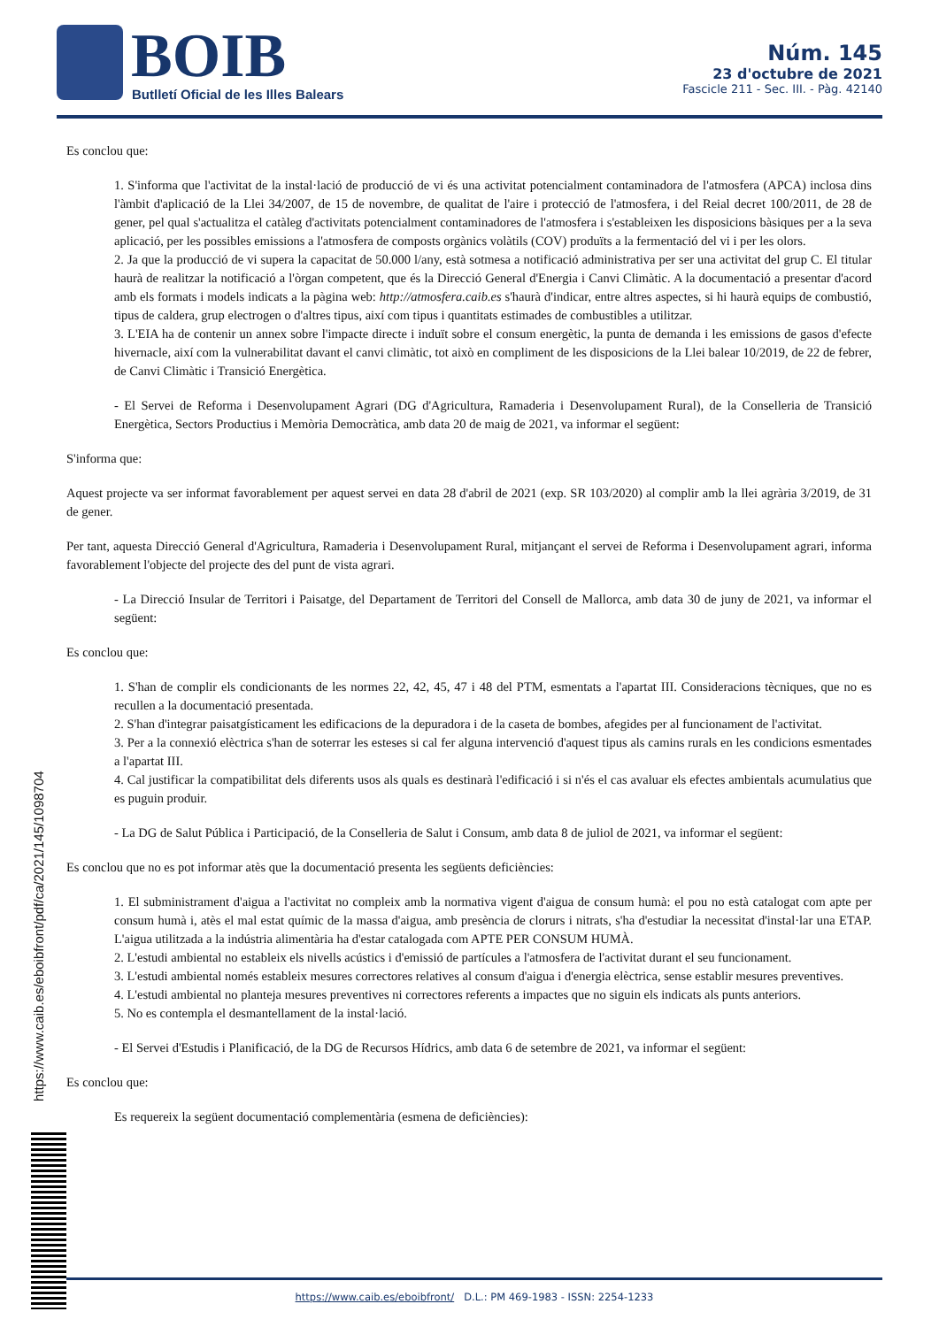BOIB
Butlletí Oficial de les Illes Balears
Núm. 145
23 d'octubre de 2021
Fascicle 211 - Sec. III. - Pàg. 42140
Es conclou que:
1. S'informa que l'activitat de la instal·lació de producció de vi és una activitat potencialment contaminadora de l'atmosfera (APCA) inclosa dins l'àmbit d'aplicació de la Llei 34/2007, de 15 de novembre, de qualitat de l'aire i protecció de l'atmosfera, i del Reial decret 100/2011, de 28 de gener, pel qual s'actualitza el catàleg d'activitats potencialment contaminadores de l'atmosfera i s'estableixen les disposicions bàsiques per a la seva aplicació, per les possibles emissions a l'atmosfera de composts orgànics volàtils (COV) produïts a la fermentació del vi i per les olors.
2. Ja que la producció de vi supera la capacitat de 50.000 l/any, està sotmesa a notificació administrativa per ser una activitat del grup C. El titular haurà de realitzar la notificació a l'òrgan competent, que és la Direcció General d'Energia i Canvi Climàtic. A la documentació a presentar d'acord amb els formats i models indicats a la pàgina web: http://atmosfera.caib.es s'haurà d'indicar, entre altres aspectes, si hi haurà equips de combustió, tipus de caldera, grup electrogen o d'altres tipus, així com tipus i quantitats estimades de combustibles a utilitzar.
3. L'EIA ha de contenir un annex sobre l'impacte directe i induït sobre el consum energètic, la punta de demanda i les emissions de gasos d'efecte hivernacle, així com la vulnerabilitat davant el canvi climàtic, tot això en compliment de les disposicions de la Llei balear 10/2019, de 22 de febrer, de Canvi Climàtic i Transició Energètica.
- El Servei de Reforma i Desenvolupament Agrari (DG d'Agricultura, Ramaderia i Desenvolupament Rural), de la Conselleria de Transició Energètica, Sectors Productius i Memòria Democràtica, amb data 20 de maig de 2021, va informar el següent:
S'informa que:
Aquest projecte va ser informat favorablement per aquest servei en data 28 d'abril de 2021 (exp. SR 103/2020) al complir amb la llei agrària 3/2019, de 31 de gener.
Per tant, aquesta Direcció General d'Agricultura, Ramaderia i Desenvolupament Rural, mitjançant el servei de Reforma i Desenvolupament agrari, informa favorablement l'objecte del projecte des del punt de vista agrari.
- La Direcció Insular de Territori i Paisatge, del Departament de Territori del Consell de Mallorca, amb data 30 de juny de 2021, va informar el següent:
Es conclou que:
1. S'han de complir els condicionants de les normes 22, 42, 45, 47 i 48 del PTM, esmentats a l'apartat III. Consideracions tècniques, que no es recullen a la documentació presentada.
2. S'han d'integrar paisatgísticament les edificacions de la depuradora i de la caseta de bombes, afegides per al funcionament de l'activitat.
3. Per a la connexió elèctrica s'han de soterrar les esteses si cal fer alguna intervenció d'aquest tipus als camins rurals en les condicions esmentades a l'apartat III.
4. Cal justificar la compatibilitat dels diferents usos als quals es destinarà l'edificació i si n'és el cas avaluar els efectes ambientals acumulatius que es puguin produir.
- La DG de Salut Pública i Participació, de la Conselleria de Salut i Consum, amb data 8 de juliol de 2021, va informar el següent:
Es conclou que no es pot informar atès que la documentació presenta les següents deficiències:
1. El subministrament d'aigua a l'activitat no compleix amb la normativa vigent d'aigua de consum humà: el pou no està catalogat com apte per consum humà i, atès el mal estat químic de la massa d'aigua, amb presència de clorurs i nitrats, s'ha d'estudiar la necessitat d'instal·lar una ETAP. L'aigua utilitzada a la indústria alimentària ha d'estar catalogada com APTE PER CONSUM HUMÀ.
2. L'estudi ambiental no estableix els nivells acústics i d'emissió de partícules a l'atmosfera de l'activitat durant el seu funcionament.
3. L'estudi ambiental només estableix mesures correctores relatives al consum d'aigua i d'energia elèctrica, sense establir mesures preventives.
4. L'estudi ambiental no planteja mesures preventives ni correctores referents a impactes que no siguin els indicats als punts anteriors.
5. No es contempla el desmantellament de la instal·lació.
- El Servei d'Estudis i Planificació, de la DG de Recursos Hídrics, amb data 6 de setembre de 2021, va informar el següent:
Es conclou que:
Es requereix la següent documentació complementària (esmena de deficiències):
https://www.caib.es/eboibfront/pdf/ca/2021/145/1098704
https://www.caib.es/eboibfront/ D.L.: PM 469-1983 - ISSN: 2254-1233